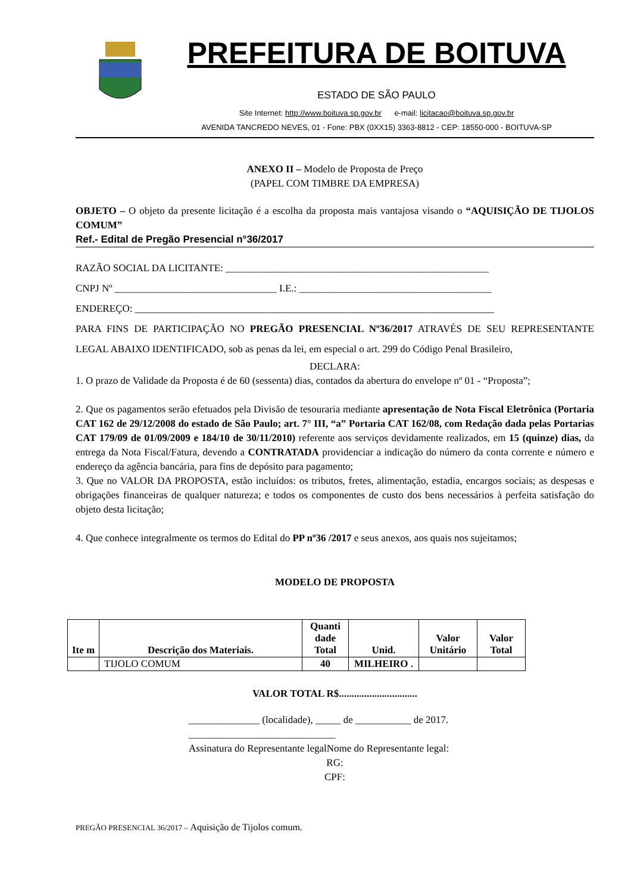PREFEITURA DE BOITUVA
ESTADO DE SÃO PAULO
Site Internet: http://www.boituva.sp.gov.br e-mail: licitacao@boituva.sp.gov.br
AVENIDA TANCREDO NEVES, 01 - Fone: PBX (0XX15) 3363-8812 - CEP: 18550-000 - BOITUVA-SP
ANEXO II – Modelo de Proposta de Preço
(PAPEL COM TIMBRE DA EMPRESA)
OBJETO – O objeto da presente licitação é a escolha da proposta mais vantajosa visando o “AQUISIÇÃO DE TIJOLOS COMUM”
Ref.- Edital de Pregão Presencial n°36/2017
RAZÃO SOCIAL DA LICITANTE: ____________________________________________________
CNPJ Nº ________________________________ I.E.: ______________________________________
ENDEREÇO: _______________________________________________________________________
PARA FINS DE PARTICIPAÇÃO NO PREGÃO PRESENCIAL Nº36/2017 ATRAVÉS DE SEU REPRESENTANTE LEGAL ABAIXO IDENTIFICADO, sob as penas da lei, em especial o art. 299 do Código Penal Brasileiro,
DECLARA:
1. O prazo de Validade da Proposta é de 60 (sessenta) dias, contados da abertura do envelope nº 01 - “Proposta”;
2. Que os pagamentos serão efetuados pela Divisão de tesouraria mediante apresentação de Nota Fiscal Eletrônica (Portaria CAT 162 de 29/12/2008 do estado de São Paulo; art. 7° III, “a” Portaria CAT 162/08, com Redação dada pelas Portarias CAT 179/09 de 01/09/2009 e 184/10 de 30/11/2010) referente aos serviços devidamente realizados, em 15 (quinze) dias, da entrega da Nota Fiscal/Fatura, devendo a CONTRATADA providenciar a indicação do número da conta corrente e número e endereço da agência bancária, para fins de depósito para pagamento;
3. Que no VALOR DA PROPOSTA, estão incluídos: os tributos, fretes, alimentação, estadia, encargos sociais; as despesas e obrigações financeiras de qualquer natureza; e todos os componentes de custo dos bens necessários à perfeita satisfação do objeto desta licitação;
4. Que conhece integralmente os termos do Edital do PP nº36 /2017 e seus anexos, aos quais nos sujeitamos;
MODELO DE PROPOSTA
| Ite m | Descrição dos Materiais. | Quanti dade Total | Unid. | Valor Unitário | Valor Total |
| --- | --- | --- | --- | --- | --- |
| | TIJOLO COMUM | 40 | MILHEIRO . | | |
VALOR TOTAL R$...............................
______________ (localidade), _____ de ___________ de 2017.
_____________________________
Assinatura do Representante legalNome do Representante legal:
RG:
CPF:
PREGÃO PRESENCIAL 36/2017 – Aquisição de Tijolos comum.